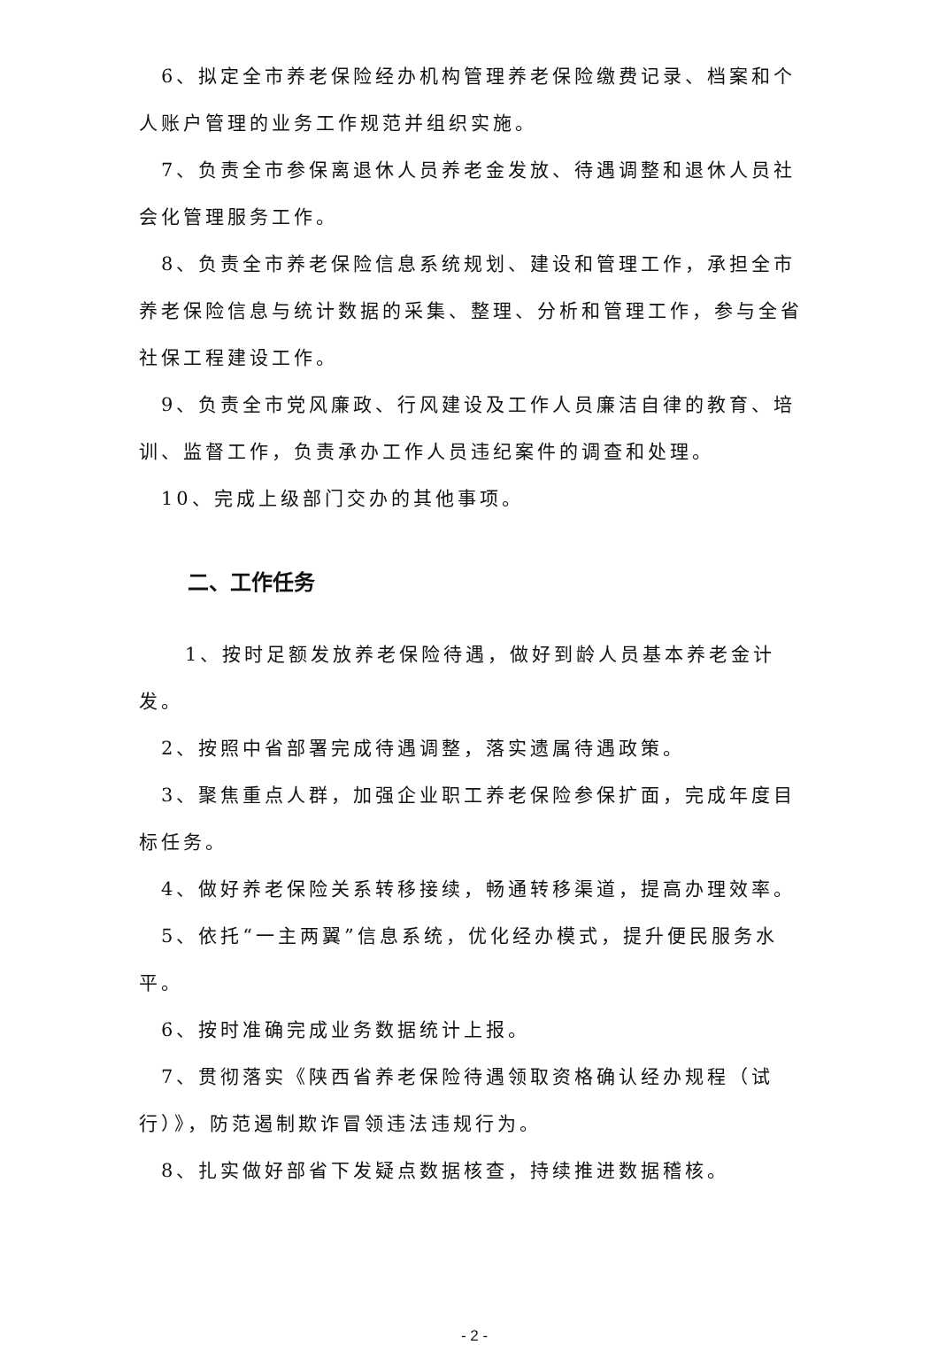6、拟定全市养老保险经办机构管理养老保险缴费记录、档案和个人账户管理的业务工作规范并组织实施。
7、负责全市参保离退休人员养老金发放、待遇调整和退休人员社会化管理服务工作。
8、负责全市养老保险信息系统规划、建设和管理工作，承担全市养老保险信息与统计数据的采集、整理、分析和管理工作，参与全省社保工程建设工作。
9、负责全市党风廉政、行风建设及工作人员廉洁自律的教育、培训、监督工作，负责承办工作人员违纪案件的调查和处理。
10、完成上级部门交办的其他事项。
二、工作任务
1、按时足额发放养老保险待遇，做好到龄人员基本养老金计发。
2、按照中省部署完成待遇调整，落实遗属待遇政策。
3、聚焦重点人群，加强企业职工养老保险参保扩面，完成年度目标任务。
4、做好养老保险关系转移接续，畅通转移渠道，提高办理效率。
5、依托“一主两翼”信息系统，优化经办模式，提升便民服务水平。
6、按时准确完成业务数据统计上报。
7、贯彻落实《陕西省养老保险待遇领取资格确认经办规程（试行）》，防范遏制欺诈冒领违法违规行为。
8、扎实做好部省下发疑点数据核查，持续推进数据稽核。
- 2 -